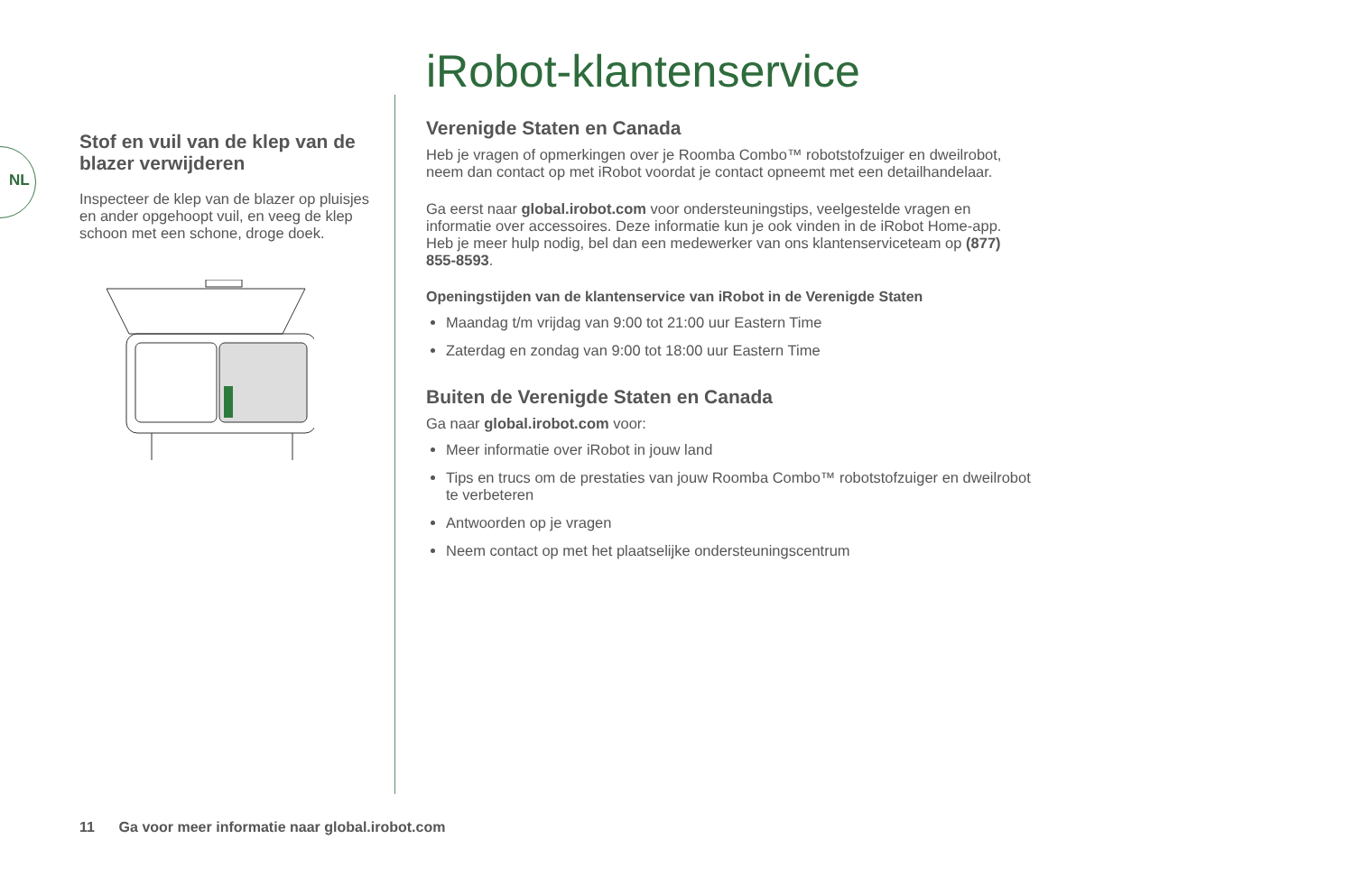NL
Stof en vuil van de klep van de blazer verwijderen
Inspecteer de klep van de blazer op pluisjes en ander opgehoopt vuil, en veeg de klep schoon met een schone, droge doek.
iRobot-klantenservice
Verenigde Staten en Canada
Heb je vragen of opmerkingen over je Roomba Combo™ robotstofzuiger en dweilrobot, neem dan contact op met iRobot voordat je contact opneemt met een detailhandelaar.
Ga eerst naar global.irobot.com voor ondersteuningstips, veelgestelde vragen en informatie over accessoires. Deze informatie kun je ook vinden in de iRobot Home-app. Heb je meer hulp nodig, bel dan een medewerker van ons klantenserviceteam op (877) 855-8593.
Openingstijden van de klantenservice van iRobot in de Verenigde Staten
Maandag t/m vrijdag van 9:00 tot 21:00 uur Eastern Time
Zaterdag en zondag van 9:00 tot 18:00 uur Eastern Time
Buiten de Verenigde Staten en Canada
Ga naar global.irobot.com voor:
Meer informatie over iRobot in jouw land
Tips en trucs om de prestaties van jouw Roomba Combo™ robotstofzuiger en dweilrobot te verbeteren
Antwoorden op je vragen
Neem contact op met het plaatselijke ondersteuningscentrum
11 Ga voor meer informatie naar global.irobot.com